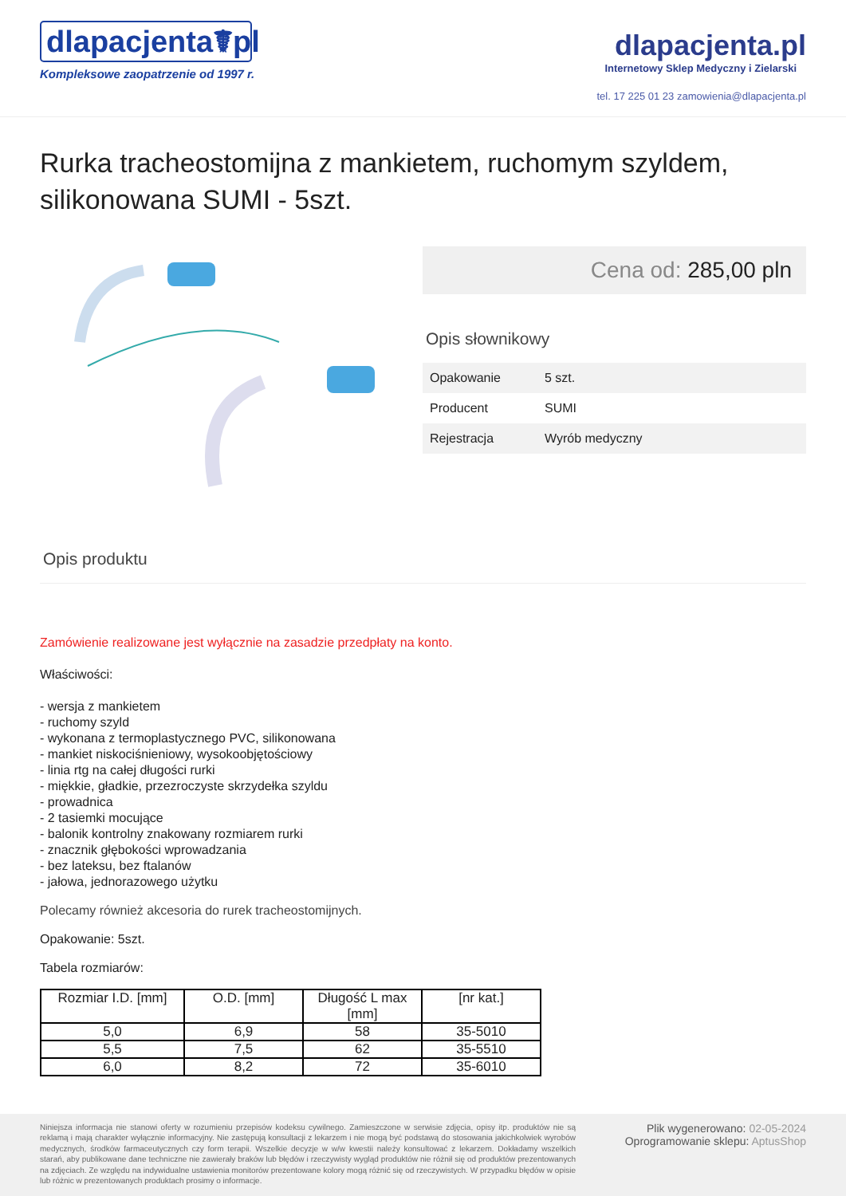dlapacjenta☤pl
Kompleksowe zaopatrzenie od 1997 r.
dlapacjenta.pl
Internetowy Sklep Medyczny i Zielarski
tel. 17 225 01 23 zamowienia@dlapacjenta.pl
Rurka tracheostomijna z mankietem, ruchomym szyldem, silikonowana SUMI - 5szt.
Cena od: 285,00 pln
Opis słownikowy
| Opakowanie | 5 szt. |
| Producent | SUMI |
| Rejestracja | Wyrób medyczny |
Opis produktu
Zamówienie realizowane jest wyłącznie na zasadzie przedpłaty na konto.
Właściwości:
- wersja z mankietem
- ruchomy szyld
- wykonana z termoplastycznego PVC, silikonowana
- mankiet niskociśnieniowy, wysokoobjętościowy
- linia rtg na całej długości rurki
- miękkie, gładkie, przezroczyste skrzydełka szyldu
- prowadnica
- 2 tasiemki mocujące
- balonik kontrolny znakowany rozmiarem rurki
- znacznik głębokości wprowadzania
- bez lateksu, bez ftalanów
- jałowa, jednorazowego użytku
Polecamy również akcesoria do rurek tracheostomijnych.
Opakowanie: 5szt.
Tabela rozmiarów:
| Rozmiar I.D. [mm] | O.D. [mm] | Długość L max [mm] | [nr kat.] |
| --- | --- | --- | --- |
| 5,0 | 6,9 | 58 | 35-5010 |
| 5,5 | 7,5 | 62 | 35-5510 |
| 6,0 | 8,2 | 72 | 35-6010 |
Niniejsza informacja nie stanowi oferty w rozumieniu przepisów kodeksu cywilnego. Zamieszczone w serwisie zdjęcia, opisy itp. produktów nie są reklamą i mają charakter wyłącznie informacyjny. Nie zastępują konsultacji z lekarzem i nie mogą być podstawą do stosowania jakichkolwiek wyrobów medycznych, środków farmaceutycznych czy form terapii. Wszelkie decyzje w w/w kwestii należy konsultować z lekarzem. Dokładamy wszelkich starań, aby publikowane dane techniczne nie zawierały braków lub błędów i rzeczywisty wygląd produktów nie różnił się od produktów prezentowanych na zdjęciach. Ze względu na indywidualne ustawienia monitorów prezentowane kolory mogą różnić się od rzeczywistych. W przypadku błędów w opisie lub różnic w prezentowanych produktach prosimy o informacje.
Plik wygenerowano: 02-05-2024
Oprogramowanie sklepu: AptusShop